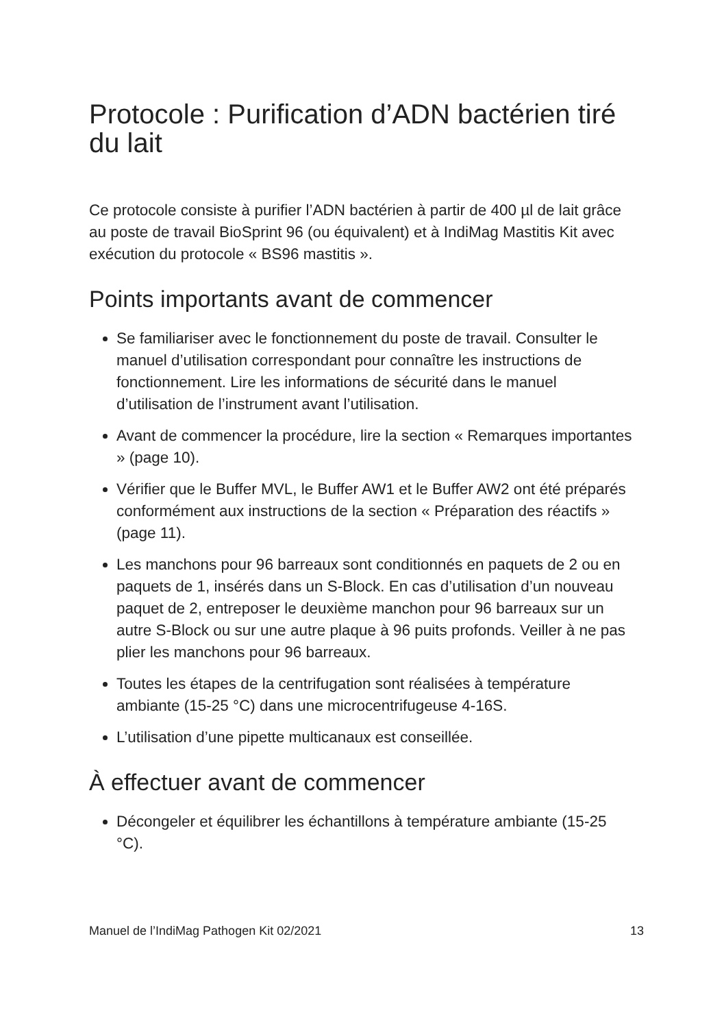Protocole : Purification d’ADN bactérien tiré du lait
Ce protocole consiste à purifier l’ADN bactérien à partir de 400 µl de lait grâce au poste de travail BioSprint 96 (ou équivalent) et à IndiMag Mastitis Kit avec exécution du protocole « BS96 mastitis ».
Points importants avant de commencer
Se familiariser avec le fonctionnement du poste de travail. Consulter le manuel d’utilisation correspondant pour connaître les instructions de fonctionnement. Lire les informations de sécurité dans le manuel d’utilisation de l’instrument avant l’utilisation.
Avant de commencer la procédure, lire la section « Remarques importantes » (page 10).
Vérifier que le Buffer MVL, le Buffer AW1 et le Buffer AW2 ont été préparés conformément aux instructions de la section « Préparation des réactifs » (page 11).
Les manchons pour 96 barreaux sont conditionnés en paquets de 2 ou en paquets de 1, insérés dans un S-Block. En cas d’utilisation d’un nouveau paquet de 2, entreposer le deuxième manchon pour 96 barreaux sur un autre S-Block ou sur une autre plaque à 96 puits profonds. Veiller à ne pas plier les manchons pour 96 barreaux.
Toutes les étapes de la centrifugation sont réalisées à température ambiante (15-25 °C) dans une microcentrifugeuse 4-16S.
L’utilisation d’une pipette multicanaux est conseillée.
À effectuer avant de commencer
Décongeler et équilibrer les échantillons à température ambiante (15-25 °C).
Manuel de l’IndiMag Pathogen Kit 02/2021 13